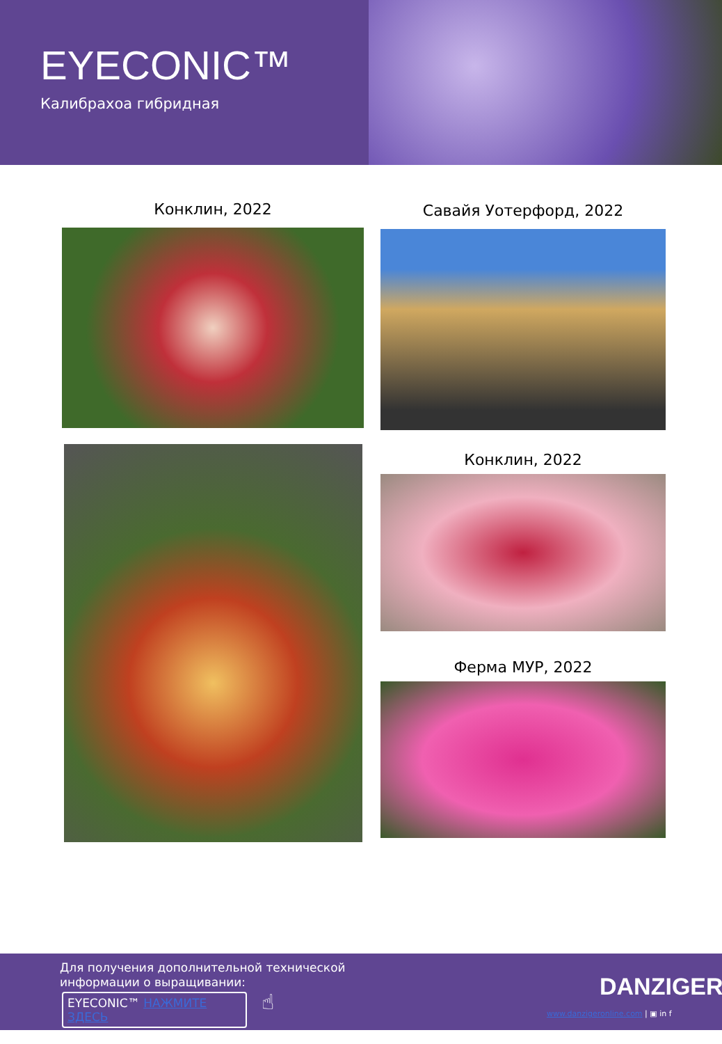EYECONIC™
Калибрахоа гибридная
Конклин, 2022 Савайя Уотерфорд, 2022
Конклин, 2022
Ферма МУР, 2022
Для получения дополнительной технической
информации о выращивании:
EYECONIC™ НАЖМИТЕ ЗДЕСЬ ☝
DANZIGER
www.danzigeronline.com | ▣ in f